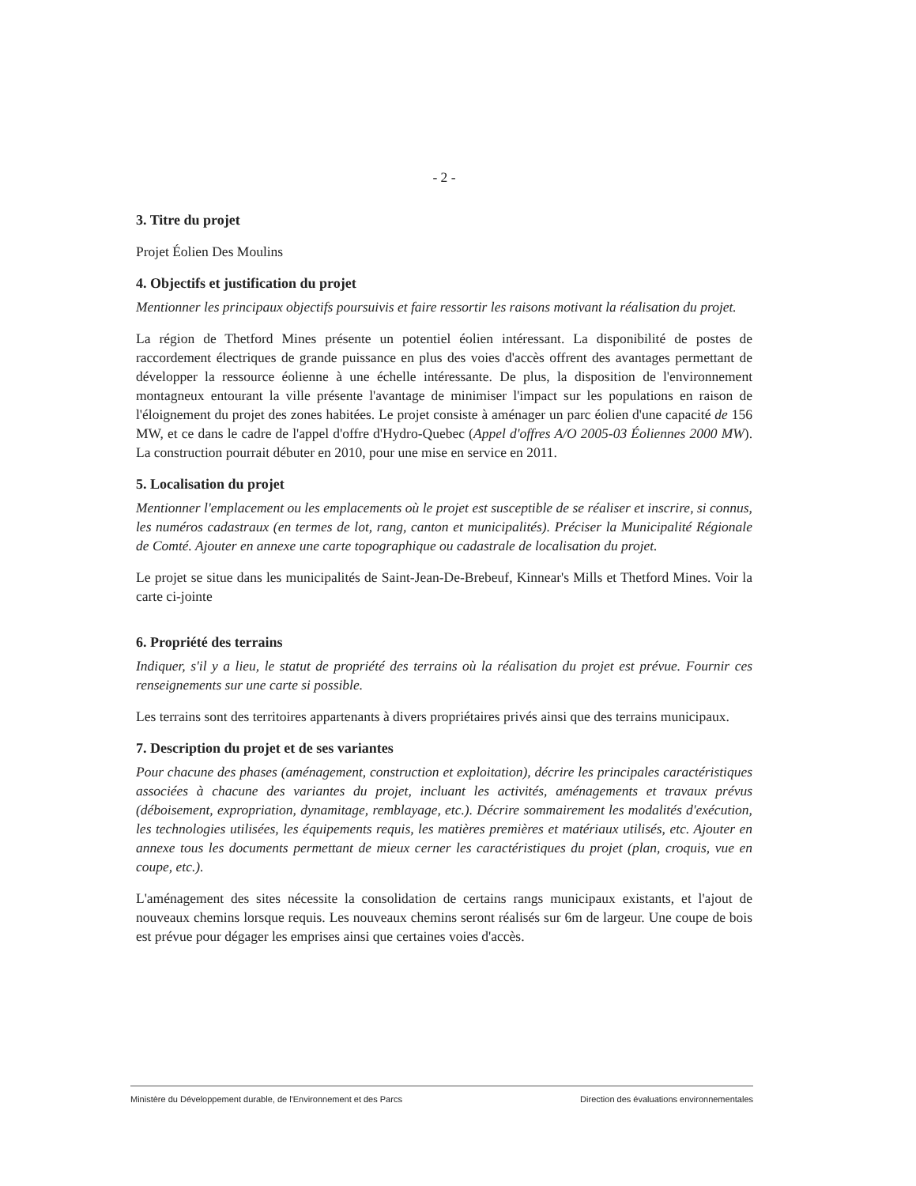- 2 -
3. Titre du projet
Projet Éolien Des Moulins
4. Objectifs et justification du projet
Mentionner les principaux objectifs poursuivis et faire ressortir les raisons motivant la réalisation du projet.
La région de Thetford Mines présente un potentiel éolien intéressant. La disponibilité de postes de raccordement électriques de grande puissance en plus des voies d'accès offrent des avantages permettant de développer la ressource éolienne à une échelle intéressante. De plus, la disposition de l'environnement montagneux entourant la ville présente l'avantage de minimiser l'impact sur les populations en raison de l'éloignement du projet des zones habitées. Le projet consiste à aménager un parc éolien d'une capacité de 156 MW, et ce dans le cadre de l'appel d'offre d'Hydro-Quebec (Appel d'offres A/O 2005-03 Éoliennes 2000 MW). La construction pourrait débuter en 2010, pour une mise en service en 2011.
5. Localisation du projet
Mentionner l'emplacement ou les emplacements où le projet est susceptible de se réaliser et inscrire, si connus, les numéros cadastraux (en termes de lot, rang, canton et municipalités). Préciser la Municipalité Régionale de Comté. Ajouter en annexe une carte topographique ou cadastrale de localisation du projet.
Le projet se situe dans les municipalités de Saint-Jean-De-Brebeuf, Kinnear's Mills et Thetford Mines. Voir la carte ci-jointe
6. Propriété des terrains
Indiquer, s'il y a lieu, le statut de propriété des terrains où la réalisation du projet est prévue. Fournir ces renseignements sur une carte si possible.
Les terrains sont des territoires appartenants à divers propriétaires privés ainsi que des terrains municipaux.
7. Description du projet et de ses variantes
Pour chacune des phases (aménagement, construction et exploitation), décrire les principales caractéristiques associées à chacune des variantes du projet, incluant les activités, aménagements et travaux prévus (déboisement, expropriation, dynamitage, remblayage, etc.). Décrire sommairement les modalités d'exécution, les technologies utilisées, les équipements requis, les matières premières et matériaux utilisés, etc. Ajouter en annexe tous les documents permettant de mieux cerner les caractéristiques du projet (plan, croquis, vue en coupe, etc.).
L'aménagement des sites nécessite la consolidation de certains rangs municipaux existants, et l'ajout de nouveaux chemins lorsque requis. Les nouveaux chemins seront réalisés sur 6m de largeur. Une coupe de bois est prévue pour dégager les emprises ainsi que certaines voies d'accès.
Ministère du Développement durable, de l'Environnement et des Parcs Direction des évaluations environnementales